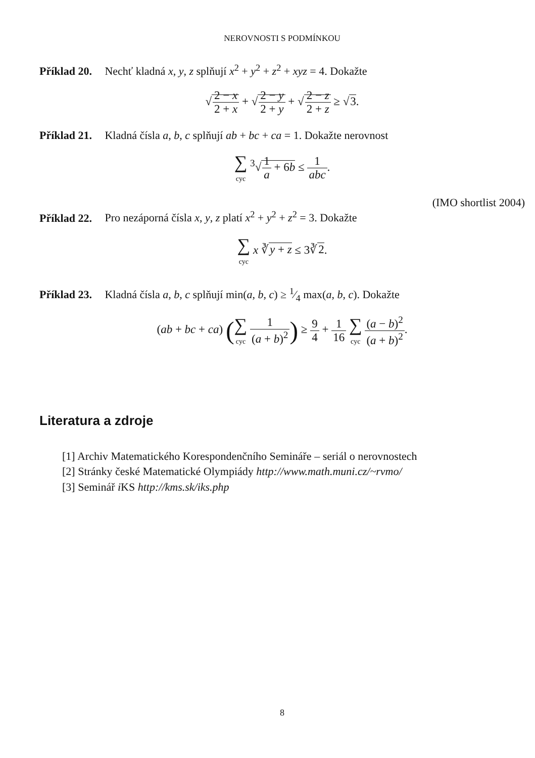NEROVNOSTI S PODMÍNKOU
Příklad 20. Nechť kladná x, y, z splňují x<sup>2</sup> + y<sup>2</sup> + z<sup>2</sup> + xyz = 4. Dokažte
√2 − x 2 + x + √2 − y 2 + y + √2 − z 2 + z ≥ √3.
Příklad 21. Kladná čísla a, b, c splňují ab + bc + ca = 1. Dokažte nerovnost
∑ cyc <sup>3</sup>√1 a + 6b ≤ 1 abc.
(IMO shortlist 2004)
Příklad 22. Pro nezáporná čísla x, y, z platí x<sup>2</sup> + y<sup>2</sup> + z<sup>2</sup> = 3. Dokažte
∑ cyc x ∛y + z ≤ 3∛2.
Příklad 23. Kladná čísla a, b, c splňují min(a, b, c) ≥ 1⁄4 max(a, b, c). Dokažte
(ab + bc + ca) (∑ cyc 1 (a + b)<sup>2</sup>) ≥ 9 4 + 1 16 ∑ cyc (a − b)<sup>2</sup> (a + b)<sup>2</sup>.
Literatura a zdroje
[1] Archiv Matematického Korespondenčního Semináře – seriál o nerovnostech
[2] Stránky české Matematické Olympiády http://www.math.muni.cz/~rvmo/
[3] Seminář i KS http://kms.sk/iks.php
8